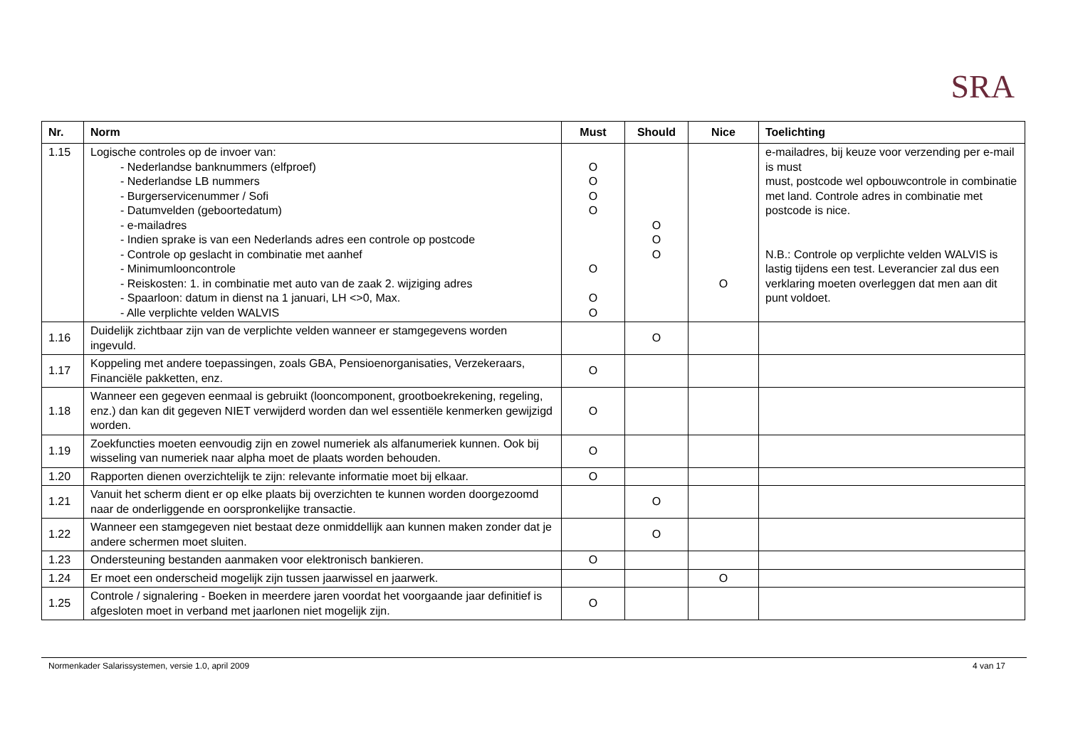SRA
| Nr. | Norm | Must | Should | Nice | Toelichting |
| --- | --- | --- | --- | --- | --- |
| 1.15 | Logische controles op de invoer van: - Nederlandse banknummers (elfproef) - Nederlandse LB nummers - Burgerservicenummer / Sofi - Datumvelden (geboortedatum) - e-mailadres - Indien sprake is van een Nederlands adres een controle op postcode - Controle op geslacht in combinatie met aanhef - Minimumlooncontrole - Reiskosten: 1. in combinatie met auto van de zaak 2. wijziging adres - Spaarloon: datum in dienst na 1 januari, LH <>0, Max. - Alle verplichte velden WALVIS | O O O O O O O | O O O | O | e-mailadres, bij keuze voor verzending per e-mail is must must, postcode wel opbouwcontrole in combinatie met land. Controle adres in combinatie met postcode is nice. N.B.: Controle op verplichte velden WALVIS is lastig tijdens een test. Leverancier zal dus een verklaring moeten overleggen dat men aan dit punt voldoet. |
| 1.16 | Duidelijk zichtbaar zijn van de verplichte velden wanneer er stamgegevens worden ingevuld. | | O | | |
| 1.17 | Koppeling met andere toepassingen, zoals GBA, Pensioenorganisaties, Verzekeraars, Financiële pakketten, enz. | O | | | |
| 1.18 | Wanneer een gegeven eenmaal is gebruikt (looncomponent, grootboekrekening, regeling, enz.) dan kan dit gegeven NIET verwijderd worden dan wel essentiële kenmerken gewijzigd worden. | O | | | |
| 1.19 | Zoekfuncties moeten eenvoudig zijn en zowel numeriek als alfanumeriek kunnen. Ook bij wisseling van numeriek naar alpha moet de plaats worden behouden. | O | | | |
| 1.20 | Rapporten dienen overzichtelijk te zijn: relevante informatie moet bij elkaar. | O | | | |
| 1.21 | Vanuit het scherm dient er op elke plaats bij overzichten te kunnen worden doorgezoomd naar de onderliggende en oorspronkelijke transactie. | | O | | |
| 1.22 | Wanneer een stamgegeven niet bestaat deze onmiddellijk aan kunnen maken zonder dat je andere schermen moet sluiten. | | O | | |
| 1.23 | Ondersteuning bestanden aanmaken voor elektronisch bankieren. | O | | | |
| 1.24 | Er moet een onderscheid mogelijk zijn tussen jaarwissel en jaarwerk. | | | O | |
| 1.25 | Controle / signalering - Boeken in meerdere jaren voordat het voorgaande jaar definitief is afgesloten moet in verband met jaarlonen niet mogelijk zijn. | O | | | |
Normenkader Salarissystemen, versie 1.0, april 2009 4 van 17